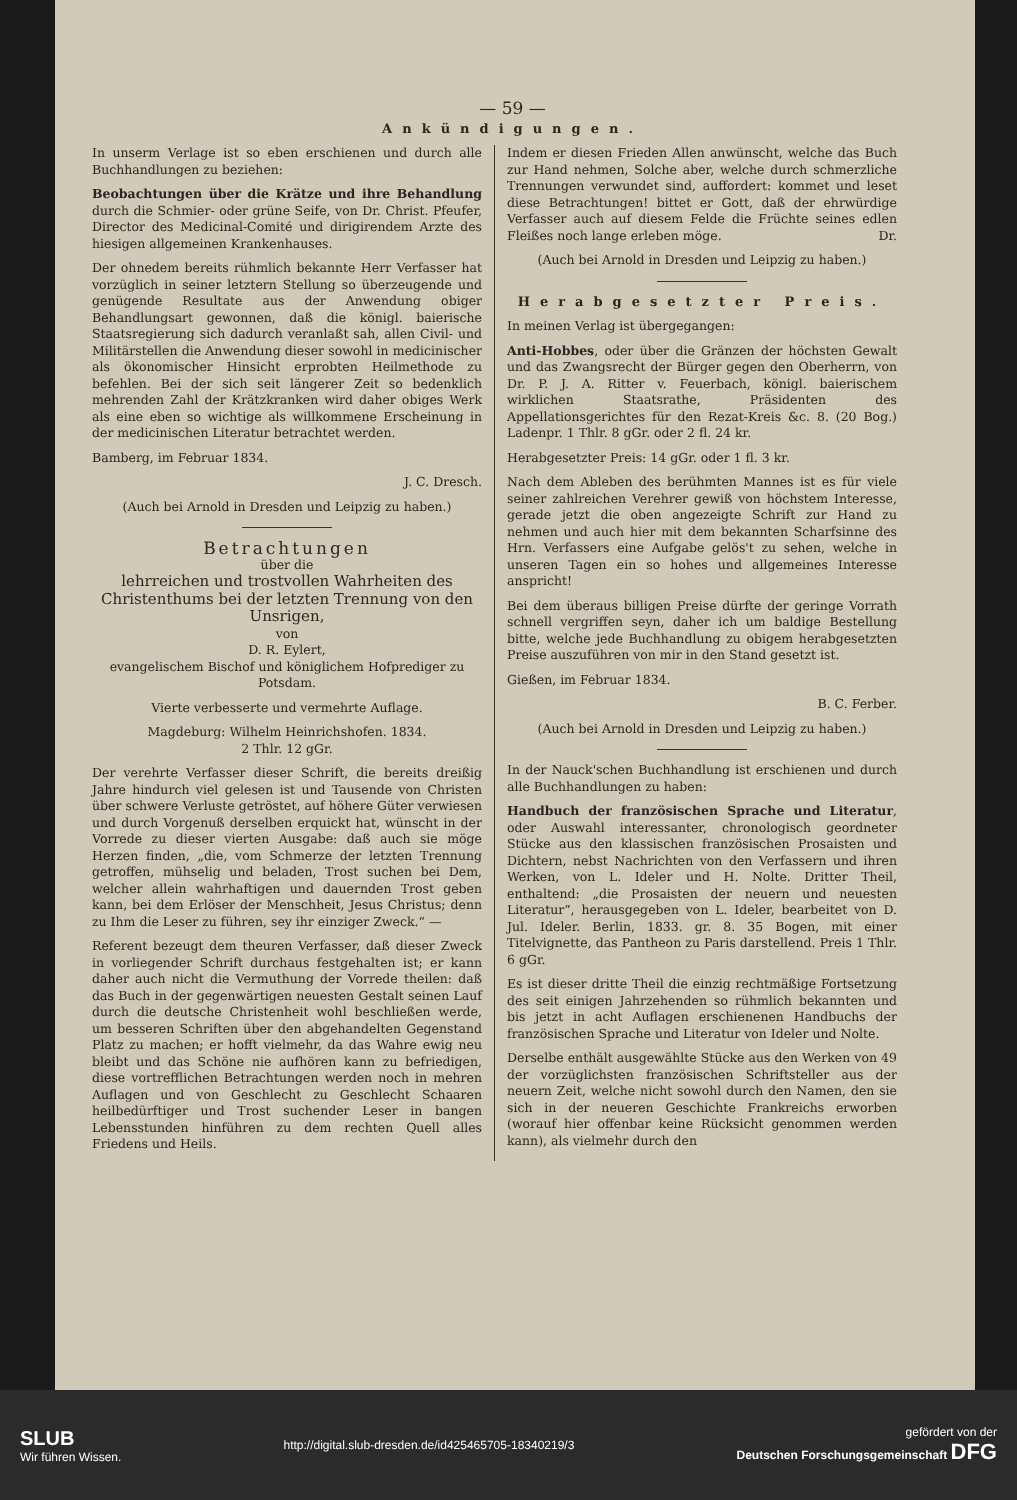— 59 —
Ankündigungen.
In unserm Verlage ist so eben erschienen und durch alle Buchhandlungen zu beziehen:
Beobachtungen über die Krätze und ihre Behandlung durch die Schmier- oder grüne Seife, von Dr. Christ. Pfeufer, Director des Medicinal-Comité und dirigirendem Arzte des hiesigen allgemeinen Krankenhauses.
Der ohnedem bereits rühmlich bekannte Herr Verfasser hat vorzüglich in seiner letztern Stellung so überzeugende und genügende Resultate aus der Anwendung obiger Behandlungsart gewonnen, daß die königl. baierische Staatsregierung sich dadurch veranlaßt sah, allen Civil- und Militärstellen die Anwendung dieser sowohl in medicinischer als ökonomischer Hinsicht erprobten Heilmethode zu befehlen. Bei der sich seit längerer Zeit so bedenklich mehrenden Zahl der Krätzkranken wird daher obiges Werk als eine eben so wichtige als willkommene Erscheinung in der medicinischen Literatur betrachtet werden.
Bamberg, im Februar 1834.
J. C. Dresch.
(Auch bei Arnold in Dresden und Leipzig zu haben.)
Betrachtungen
über die
lehrreichen und trostvollen Wahrheiten des Christenthums bei der letzten Trennung von den Unsrigen,
von
D. R. Eylert,
evangelischem Bischof und königlichem Hofprediger zu Potsdam.
Vierte verbesserte und vermehrte Auflage.
Magdeburg: Wilhelm Heinrichshofen. 1834.
2 Thlr. 12 gGr.
Der verehrte Verfasser dieser Schrift, die bereits dreißig Jahre hindurch viel gelesen ist und Tausende von Christen über schwere Verluste getröstet, auf höhere Güter verwiesen und durch Vorgenuß derselben erquickt hat, wünscht in der Vorrede zu dieser vierten Ausgabe: daß auch sie möge Herzen finden, „die, vom Schmerze der letzten Trennung getroffen, mühselig und beladen, Trost suchen bei Dem, welcher allein wahrhaftigen und dauernden Trost geben kann, bei dem Erlöser der Menschheit, Jesus Christus; denn zu Ihm die Leser zu führen, sey ihr einziger Zweck.“ —
Referent bezeugt dem theuren Verfasser, daß dieser Zweck in vorliegender Schrift durchaus festgehalten ist; er kann daher auch nicht die Vermuthung der Vorrede theilen: daß das Buch in der gegenwärtigen neuesten Gestalt seinen Lauf durch die deutsche Christenheit wohl beschließen werde, um besseren Schriften über den abgehandelten Gegenstand Platz zu machen; er hofft vielmehr, da das Wahre ewig neu bleibt und das Schöne nie aufhören kann zu befriedigen, diese vortrefflichen Betrachtungen werden noch in mehren Auflagen und von Geschlecht zu Geschlecht Schaaren heilbedürftiger und Trost suchender Leser in bangen Lebensstunden hinführen zu dem rechten Quell alles Friedens und Heils.
Indem er diesen Frieden Allen anwünscht, welche das Buch zur Hand nehmen, Solche aber, welche durch schmerzliche Trennungen verwundet sind, auffordert: kommet und leset diese Betrachtungen! bittet er Gott, daß der ehrwürdige Verfasser auch auf diesem Felde die Früchte seines edlen Fleißes noch lange erleben möge. Dr.
(Auch bei Arnold in Dresden und Leipzig zu haben.)
Herabgesetzter Preis.
In meinen Verlag ist übergegangen:
Anti-Hobbes, oder über die Gränzen der höchsten Gewalt und das Zwangsrecht der Bürger gegen den Oberherrn, von Dr. P. J. A. Ritter v. Feuerbach, königl. baierischem wirklichen Staatsrathe, Präsidenten des Appellationsgerichtes für den Rezat-Kreis &c. 8. (20 Bog.) Ladenpr. 1 Thlr. 8 gGr. oder 2 fl. 24 kr.
Herabgesetzter Preis: 14 gGr. oder 1 fl. 3 kr.
Nach dem Ableben des berühmten Mannes ist es für viele seiner zahlreichen Verehrer gewiß von höchstem Interesse, gerade jetzt die oben angezeigte Schrift zur Hand zu nehmen und auch hier mit dem bekannten Scharfsinne des Hrn. Verfassers eine Aufgabe gelös't zu sehen, welche in unseren Tagen ein so hohes und allgemeines Interesse anspricht!
Bei dem überaus billigen Preise dürfte der geringe Vorrath schnell vergriffen seyn, daher ich um baldige Bestellung bitte, welche jede Buchhandlung zu obigem herabgesetzten Preise auszuführen von mir in den Stand gesetzt ist.
Gießen, im Februar 1834.
B. C. Ferber.
(Auch bei Arnold in Dresden und Leipzig zu haben.)
In der Nauck'schen Buchhandlung ist erschienen und durch alle Buchhandlungen zu haben:
Handbuch der französischen Sprache und Literatur, oder Auswahl interessanter, chronologisch geordneter Stücke aus den klassischen französischen Prosaisten und Dichtern, nebst Nachrichten von den Verfassern und ihren Werken, von L. Ideler und H. Nolte. Dritter Theil, enthaltend: „die Prosaisten der neuern und neuesten Literatur“, herausgegeben von L. Ideler, bearbeitet von D. Jul. Ideler. Berlin, 1833. gr. 8. 35 Bogen, mit einer Titelvignette, das Pantheon zu Paris darstellend. Preis 1 Thlr. 6 gGr.
Es ist dieser dritte Theil die einzig rechtmäßige Fortsetzung des seit einigen Jahrzehenden so rühmlich bekannten und bis jetzt in acht Auflagen erschienenen Handbuchs der französischen Sprache und Literatur von Ideler und Nolte.
Derselbe enthält ausgewählte Stücke aus den Werken von 49 der vorzüglichsten französischen Schriftsteller aus der neuern Zeit, welche nicht sowohl durch den Namen, den sie sich in der neueren Geschichte Frankreichs erworben (worauf hier offenbar keine Rücksicht genommen werden kann), als vielmehr durch den
SLUB
Wir führen Wissen.
http://digital.slub-dresden.de/id425465705-18340219/3
gefördert von der
Deutschen Forschungsgemeinschaft DFG